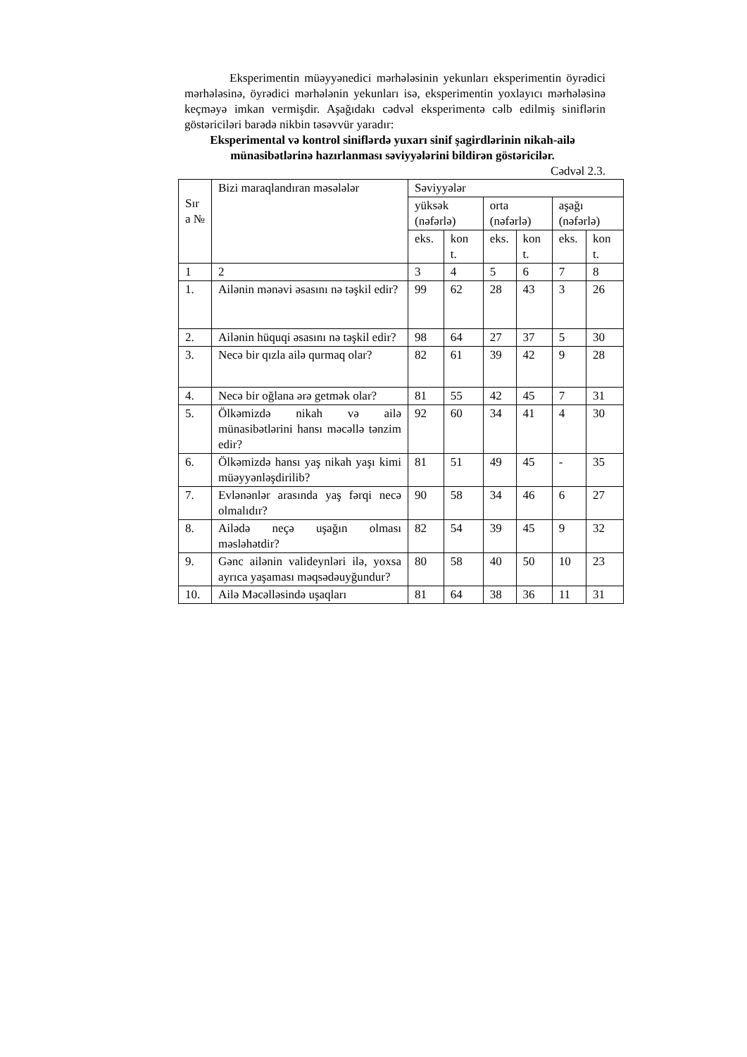Eksperimentin müəyyənedici mərhələsinin yekunları eksperimentin öyrədici mərhələsinə, öyrədici mərhələnin yekunları isə, eksperimentin yoxlayıcı mərhələsinə keçməyə imkan vermişdir. Aşağıdakı cədvəl eksperimentə cəlb edilmiş siniflərin göstəriciləri barədə nikbin təsəvvür yaradır:
Eksperimental və kontrol siniflərdə yuxarı sinif şagirdlərinin nikah-ailə münasibətlərinə hazırlanması səviyyələrini bildirən göstəricilər.
Cədvəl 2.3.
| Sır a № | Bizi maraqlandıran məsələlər | Səviyyələr | | | | | |
| --- | --- | --- | --- | --- | --- | --- | --- |
| | | yüksək (nəfərlə) | | orta (nəfərlə) | | aşağı (nəfərlə) | |
| | | eks. | kon t. | eks. | kon t. | eks. | kon t. |
| 1 | 2 | 3 | 4 | 5 | 6 | 7 | 8 |
| 1. | Ailənin mənəvi əsasını nə təşkil edir? | 99 | 62 | 28 | 43 | 3 | 26 |
| 2. | Ailənin hüquqi əsasını nə təşkil edir? | 98 | 64 | 27 | 37 | 5 | 30 |
| 3. | Necə bir qızla ailə qurmaq olar? | 82 | 61 | 39 | 42 | 9 | 28 |
| 4. | Necə bir oğlana ərə getmək olar? | 81 | 55 | 42 | 45 | 7 | 31 |
| 5. | Ölkəmizdə nikah və ailə münasibətlərini hansı məcəllə tənzim edir? | 92 | 60 | 34 | 41 | 4 | 30 |
| 6. | Ölkəmizdə hansı yaş nikah yaşı kimi müəyyənləşdirilib? | 81 | 51 | 49 | 45 | - | 35 |
| 7. | Evlənənlər arasında yaş fərqi necə olmalıdır? | 90 | 58 | 34 | 46 | 6 | 27 |
| 8. | Ailədə neçə uşağın olması məsləhətdir? | 82 | 54 | 39 | 45 | 9 | 32 |
| 9. | Gənc ailənin valideynləri ilə, yoxsa ayrıca yaşaması məqsədəuyğundur? | 80 | 58 | 40 | 50 | 10 | 23 |
| 10. | Ailə Məcəlləsində uşaqları | 81 | 64 | 38 | 36 | 11 | 31 |